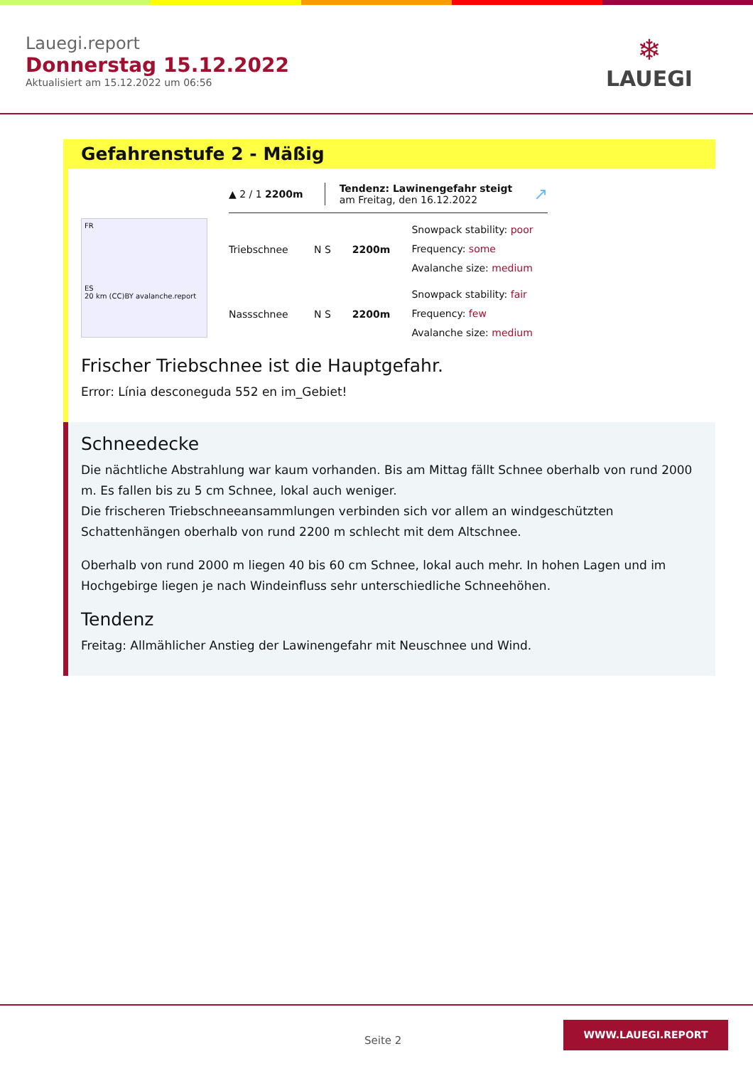Lauegi.report
Donnerstag 15.12.2022
Aktualisiert am 15.12.2022 um 06:56
❄
LAUEGI
Gefahrenstufe 2 - Mäßig
FR
ES
20 km (CC)BY avalanche.report
▲ 2 / 1 2200m Tendenz: Lawinengefahr steigt
am Freitag, den 16.12.2022 ↗
Triebschnee N S 2200m
Snowpack stability: poor
Frequency: some
Avalanche size: medium
Nassschnee N S 2200m
Snowpack stability: fair
Frequency: few
Avalanche size: medium
Frischer Triebschnee ist die Hauptgefahr.
Error: Línia desconeguda 552 en im_Gebiet!
Schneedecke
Die nächtliche Abstrahlung war kaum vorhanden. Bis am Mittag fällt Schnee oberhalb von rund 2000 m. Es fallen bis zu 5 cm Schnee, lokal auch weniger.
Die frischeren Triebschneeansammlungen verbinden sich vor allem an windgeschützten Schattenhängen oberhalb von rund 2200 m schlecht mit dem Altschnee.
Oberhalb von rund 2000 m liegen 40 bis 60 cm Schnee, lokal auch mehr. In hohen Lagen und im Hochgebirge liegen je nach Windeinfluss sehr unterschiedliche Schneehöhen.
Tendenz
Freitag: Allmählicher Anstieg der Lawinengefahr mit Neuschnee und Wind.
Seite 2
WWW.LAUEGI.REPORT